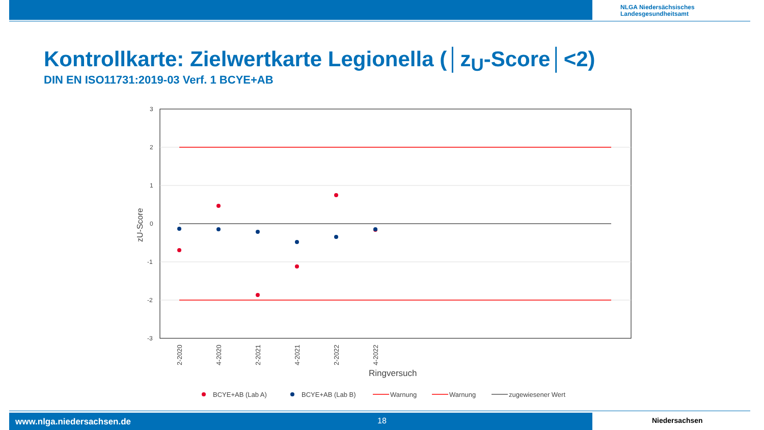NLGA Niedersächsisches
Landesgesundheitsamt
Kontrollkarte: Zielwertkarte Legionella (│z<sub>U</sub>-Score│<2)
DIN EN ISO11731:2019-03 Verf. 1 BCYE+AB
3
2
1
0
-1
-2
-3
zU-Score
2-2020
4-2020
2-2021
4-2021
2-2022
4-2022
Ringversuch
BCYE+AB (Lab A)
BCYE+AB (Lab B)
Warnung
Warnung
zugewiesener Wert
www.nlga.niedersachsen.de 18 Niedersachsen